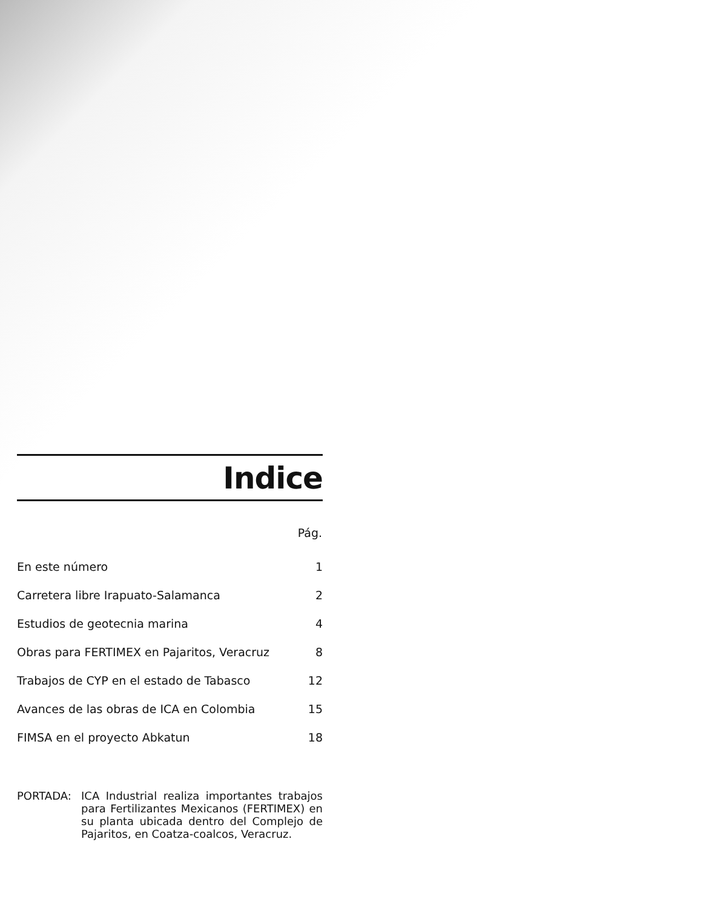Indice
| | Pág. |
| --- | --- |
| En este número | 1 |
| Carretera libre Irapuato-Salamanca | 2 |
| Estudios de geotecnia marina | 4 |
| Obras para FERTIMEX en Pajaritos, Veracruz | 8 |
| Trabajos de CYP en el estado de Tabasco | 12 |
| Avances de las obras de ICA en Colombia | 15 |
| FIMSA en el proyecto Abkatun | 18 |
PORTADA: ICA Industrial realiza importantes trabajos para Fertilizantes Mexicanos (FERTIMEX) en su planta ubicada dentro del Complejo de Pajaritos, en Coatza-coalcos, Veracruz.